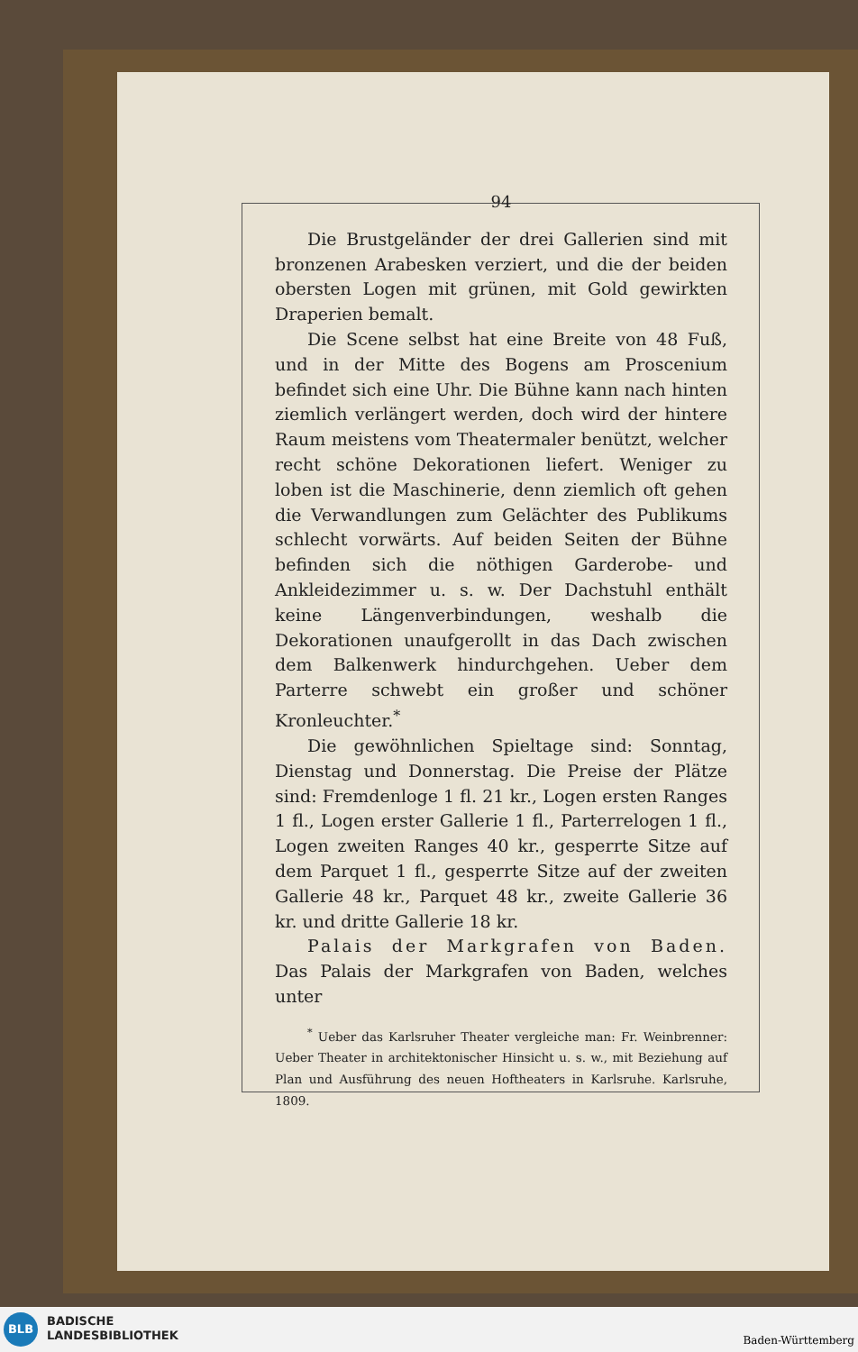94
Die Brustgeländer der drei Gallerien sind mit bronzenen Arabesken verziert, und die der beiden obersten Logen mit grünen, mit Gold gewirkten Draperien bemalt.
Die Scene selbst hat eine Breite von 48 Fuß, und in der Mitte des Bogens am Proscenium befindet sich eine Uhr. Die Bühne kann nach hinten ziemlich verlängert werden, doch wird der hintere Raum meistens vom Theatermaler benützt, welcher recht schöne Dekorationen liefert. Weniger zu loben ist die Maschinerie, denn ziemlich oft gehen die Verwandlungen zum Gelächter des Publikums schlecht vorwärts. Auf beiden Seiten der Bühne befinden sich die nöthigen Garderobe- und Ankleidezimmer u. s. w. Der Dachstuhl enthält keine Längenverbindungen, weshalb die Dekorationen unaufgerollt in das Dach zwischen dem Balkenwerk hindurchgehen. Ueber dem Parterre schwebt ein großer und schöner Kronleuchter.<sup>*</sup>
Die gewöhnlichen Spieltage sind: Sonntag, Dienstag und Donnerstag. Die Preise der Plätze sind: Fremdenloge 1 fl. 21 kr., Logen ersten Ranges 1 fl., Logen erster Gallerie 1 fl., Parterrelogen 1 fl., Logen zweiten Ranges 40 kr., gesperrte Sitze auf dem Parquet 1 fl., gesperrte Sitze auf der zweiten Gallerie 48 kr., Parquet 48 kr., zweite Gallerie 36 kr. und dritte Gallerie 18 kr.
Palais der Markgrafen von Baden. Das Palais der Markgrafen von Baden, welches unter
<sup>*</sup> Ueber das Karlsruher Theater vergleiche man: Fr. Weinbrenner: Ueber Theater in architektonischer Hinsicht u. s. w., mit Beziehung auf Plan und Ausführung des neuen Hoftheaters in Karlsruhe. Karlsruhe, 1809.
BLB
BADISCHE
LANDESBIBLIOTHEK
Baden-Württemberg